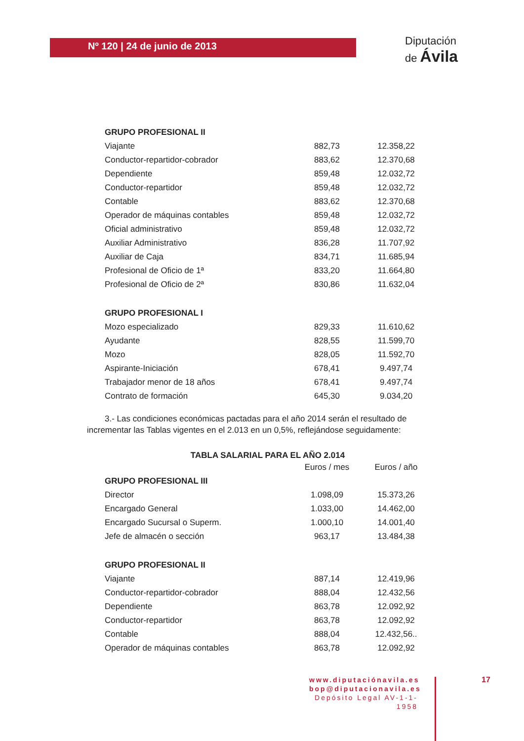Nº 120 | 24 de junio de 2013
Diputación
de Ávila
| GRUPO PROFESIONAL II | | |
| Viajante | 882,73 | 12.358,22 |
| Conductor-repartidor-cobrador | 883,62 | 12.370,68 |
| Dependiente | 859,48 | 12.032,72 |
| Conductor-repartidor | 859,48 | 12.032,72 |
| Contable | 883,62 | 12.370,68 |
| Operador de máquinas contables | 859,48 | 12.032,72 |
| Oficial administrativo | 859,48 | 12.032,72 |
| Auxiliar Administrativo | 836,28 | 11.707,92 |
| Auxiliar de Caja | 834,71 | 11.685,94 |
| Profesional de Oficio de 1ª | 833,20 | 11.664,80 |
| Profesional de Oficio de 2ª | 830,86 | 11.632,04 |
| GRUPO PROFESIONAL I | | |
| Mozo especializado | 829,33 | 11.610,62 |
| Ayudante | 828,55 | 11.599,70 |
| Mozo | 828,05 | 11.592,70 |
| Aspirante-Iniciación | 678,41 | 9.497,74 |
| Trabajador menor de 18 años | 678,41 | 9.497,74 |
| Contrato de formación | 645,30 | 9.034,20 |
3.- Las condiciones económicas pactadas para el año 2014 serán el resultado de incrementar las Tablas vigentes en el 2.013 en un 0,5%, reflejándose seguidamente:
TABLA SALARIAL PARA EL AÑO 2.014
| | Euros / mes | Euros / año |
| GRUPO PROFESIONAL III | | |
| Director | 1.098,09 | 15.373,26 |
| Encargado General | 1.033,00 | 14.462,00 |
| Encargado Sucursal o Superm. | 1.000,10 | 14.001,40 |
| Jefe de almacén o sección | 963,17 | 13.484,38 |
| GRUPO PROFESIONAL II | | |
| Viajante | 887,14 | 12.419,96 |
| Conductor-repartidor-cobrador | 888,04 | 12.432,56 |
| Dependiente | 863,78 | 12.092,92 |
| Conductor-repartidor | 863,78 | 12.092,92 |
| Contable | 888,04 | 12.432,56.. |
| Operador de máquinas contables | 863,78 | 12.092,92 |
www.diputaciónavila.es
bop@diputacionavila.es
Depósito Legal AV-1-1-1958
17